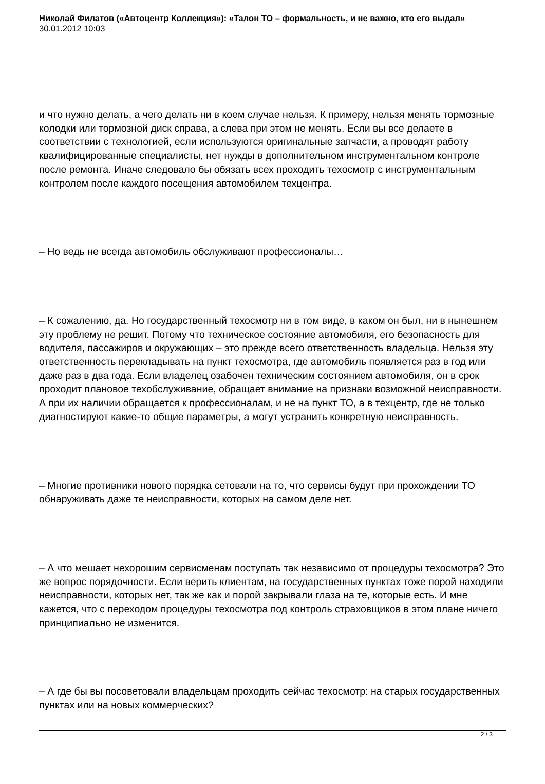Николай Филатов («Автоцентр Коллекция»): «Талон ТО – формальность, и не важно, кто его выдал»
30.01.2012 10:03
и что нужно делать, а чего делать ни в коем случае нельзя. К примеру, нельзя менять тормозные колодки или тормозной диск справа, а слева при этом не менять. Если вы все делаете в соответствии с технологией, если используются оригинальные запчасти, а проводят работу квалифицированные специалисты, нет нужды в дополнительном инструментальном контроле после ремонта. Иначе следовало бы обязать всех проходить техосмотр с инструментальным контролем после каждого посещения автомобилем техцентра.
– Но ведь не всегда автомобиль обслуживают профессионалы…
– К сожалению, да. Но государственный техосмотр ни в том виде, в каком он был, ни в нынешнем эту проблему не решит. Потому что техническое состояние автомобиля, его безопасность для водителя, пассажиров и окружающих – это прежде всего ответственность владельца. Нельзя эту ответственность перекладывать на пункт техосмотра, где автомобиль появляется раз в год или даже раз в два года. Если владелец озабочен техническим состоянием автомобиля, он в срок проходит плановое техобслуживание, обращает внимание на признаки возможной неисправности. А при их наличии обращается к профессионалам, и не на пункт ТО, а в техцентр, где не только диагностируют какие-то общие параметры, а могут устранить конкретную неисправность.
– Многие противники нового порядка сетовали на то, что сервисы будут при прохождении ТО обнаруживать даже те неисправности, которых на самом деле нет.
– А что мешает нехорошим сервисменам поступать так независимо от процедуры техосмотра? Это же вопрос порядочности. Если верить клиентам, на государственных пунктах тоже порой находили неисправности, которых нет, так же как и порой закрывали глаза на те, которые есть. И мне кажется, что с переходом процедуры техосмотра под контроль страховщиков в этом плане ничего принципиально не изменится.
– А где бы вы посоветовали владельцам проходить сейчас техосмотр: на старых государственных пунктах или на новых коммерческих?
2 / 3